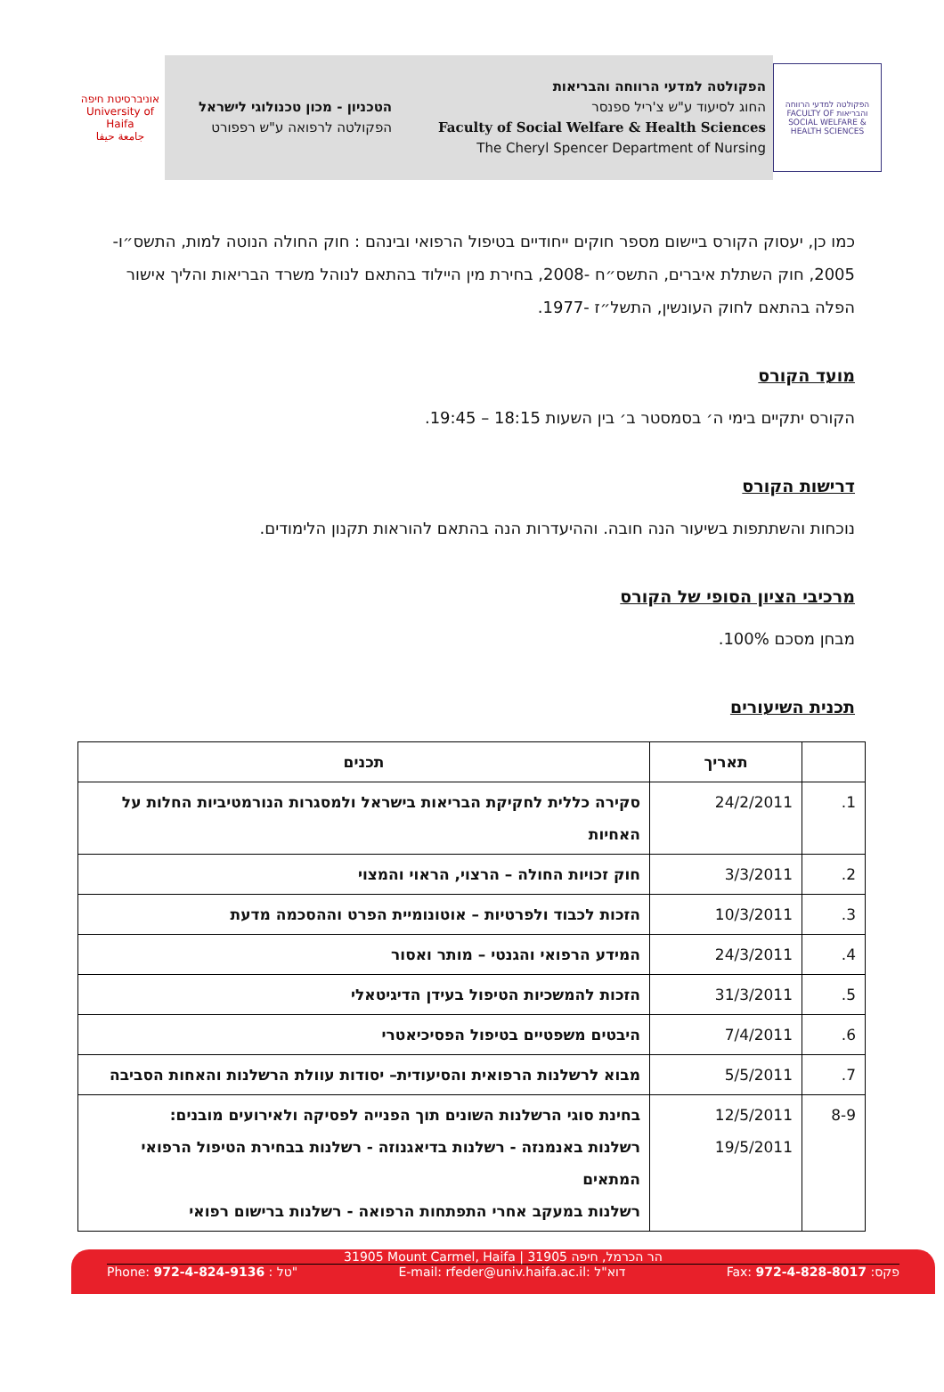הפקולטה למדעי הרווחה והבריאות FACULTY OF SOCIAL WELFARE & HEALTH SCIENCES
הפקולטה למדעי הרווחה והבריאות
החוג לסיעוד ע"ש צ'ריל ספנסר
Faculty of Social Welfare & Health Sciences
The Cheryl Spencer Department of Nursing
הטכניון - מכון טכנולוגי לישראל
הפקולטה לרפואה ע"ש רפפורט
אוניברסיטת חיפה
University of Haifa
جامعة حيفا
כמו כן, יעסוק הקורס ביישום מספר חוקים ייחודיים בטיפול הרפואי ובינהם : חוק החולה הנוטה למות, התשס״ו- 2005, חוק השתלת איברים, התשס״ח -2008, בחירת מין היילוד בהתאם לנוהל משרד הבריאות והליך אישור הפלה בהתאם לחוק העונשין, התשל״ז -1977.
מועד הקורס
הקורס יתקיים בימי ה׳ בסמסטר ב׳ בין השעות 18:15 – 19:45.
דרישות הקורס
נוכחות והשתתפות בשיעור הנה חובה. וההיעדרות הנה בהתאם להוראות תקנון הלימודים.
מרכיבי הציון הסופי של הקורס
מבחן מסכם 100%.
תכנית השיעורים
| | תאריך | תכנים |
| --- | --- | --- |
| 1. | 24/2/2011 | סקירה כללית לחקיקת הבריאות בישראל ולמסגרות הנורמטיביות החלות על האחיות |
| 2. | 3/3/2011 | חוק זכויות החולה – הרצוי, הראוי והמצוי |
| 3. | 10/3/2011 | הזכות לכבוד ולפרטיות – אוטונומיית הפרט וההסכמה מדעת |
| 4. | 24/3/2011 | המידע הרפואי והגנטי – מותר ואסור |
| 5. | 31/3/2011 | הזכות להמשכיות הטיפול בעידן הדיגיטאלי |
| 6. | 7/4/2011 | היבטים משפטיים בטיפול הפסיכיאטרי |
| 7. | 5/5/2011 | מבוא לרשלנות הרפואית והסיעודית– יסודות עוולת הרשלנות והאחות הסביבה |
| 8-9 | 12/5/2011 19/5/2011 | בחינת סוגי הרשלנות השונים תוך הפנייה לפסיקה ולאירועים מובנים: רשלנות באנמנזה - רשלנות בדיאגנוזה - רשלנות בבחירת הטיפול הרפואי המתאים רשלנות במעקב אחרי התפתחות הרפואה - רשלנות ברישום רפואי |
31905 Mount Carmel, Haifa | הר הכרמל, חיפה 31905
Phone: 972-4-824-9136 : טל" E-mail: rfeder@univ.haifa.ac.il: דוא"ל Fax: 972-4-828-8017 :פקס